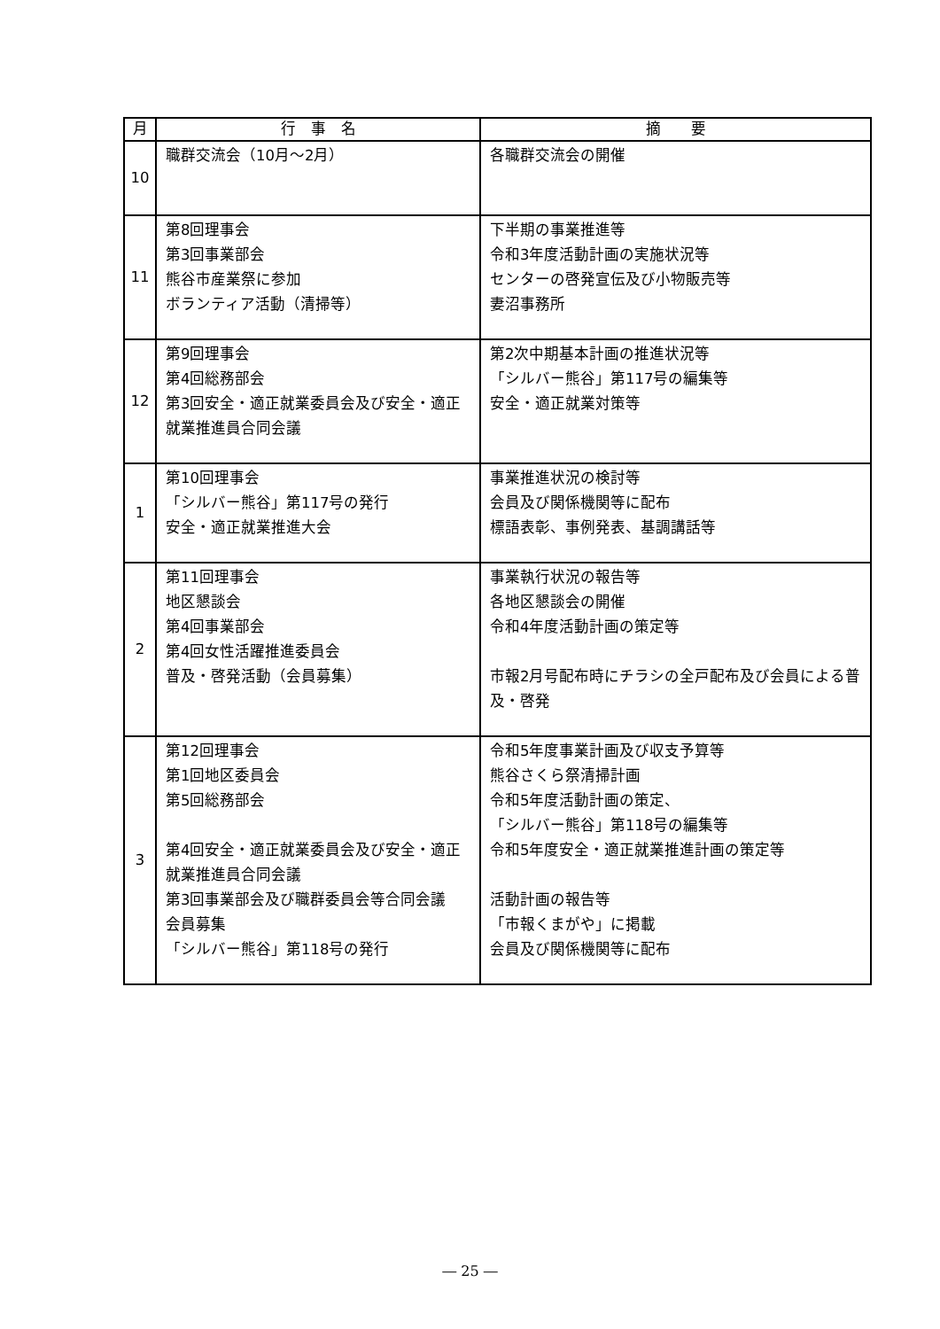| 月 | 行 事 名 | 摘 要 |
| --- | --- | --- |
| 10 | 職群交流会（10月～2月） | 各職群交流会の開催 |
| 11 | 第8回理事会 第3回事業部会 熊谷市産業祭に参加 ボランティア活動（清掃等） | 下半期の事業推進等 令和3年度活動計画の実施状況等 センターの啓発宣伝及び小物販売等 妻沼事務所 |
| 12 | 第9回理事会 第4回総務部会 第3回安全・適正就業委員会及び安全・適正就業推進員合同会議 | 第2次中期基本計画の推進状況等 「シルバー熊谷」第117号の編集等 安全・適正就業対策等 |
| 1 | 第10回理事会 「シルバー熊谷」第117号の発行 安全・適正就業推進大会 | 事業推進状況の検討等 会員及び関係機関等に配布 標語表彰、事例発表、基調講話等 |
| 2 | 第11回理事会 地区懇談会 第4回事業部会 第4回女性活躍推進委員会 普及・啓発活動（会員募集） | 事業執行状況の報告等 各地区懇談会の開催 令和4年度活動計画の策定等 市報2月号配布時にチラシの全戸配布及び会員による普及・啓発 |
| 3 | 第12回理事会 第1回地区委員会 第5回総務部会 第4回安全・適正就業委員会及び安全・適正就業推進員合同会議 第3回事業部会及び職群委員会等合同会議 会員募集 「シルバー熊谷」第118号の発行 | 令和5年度事業計画及び収支予算等 熊谷さくら祭清掃計画 令和5年度活動計画の策定、 「シルバー熊谷」第118号の編集等 令和5年度安全・適正就業推進計画の策定等 活動計画の報告等 「市報くまがや」に掲載 会員及び関係機関等に配布 |
― 25 ―